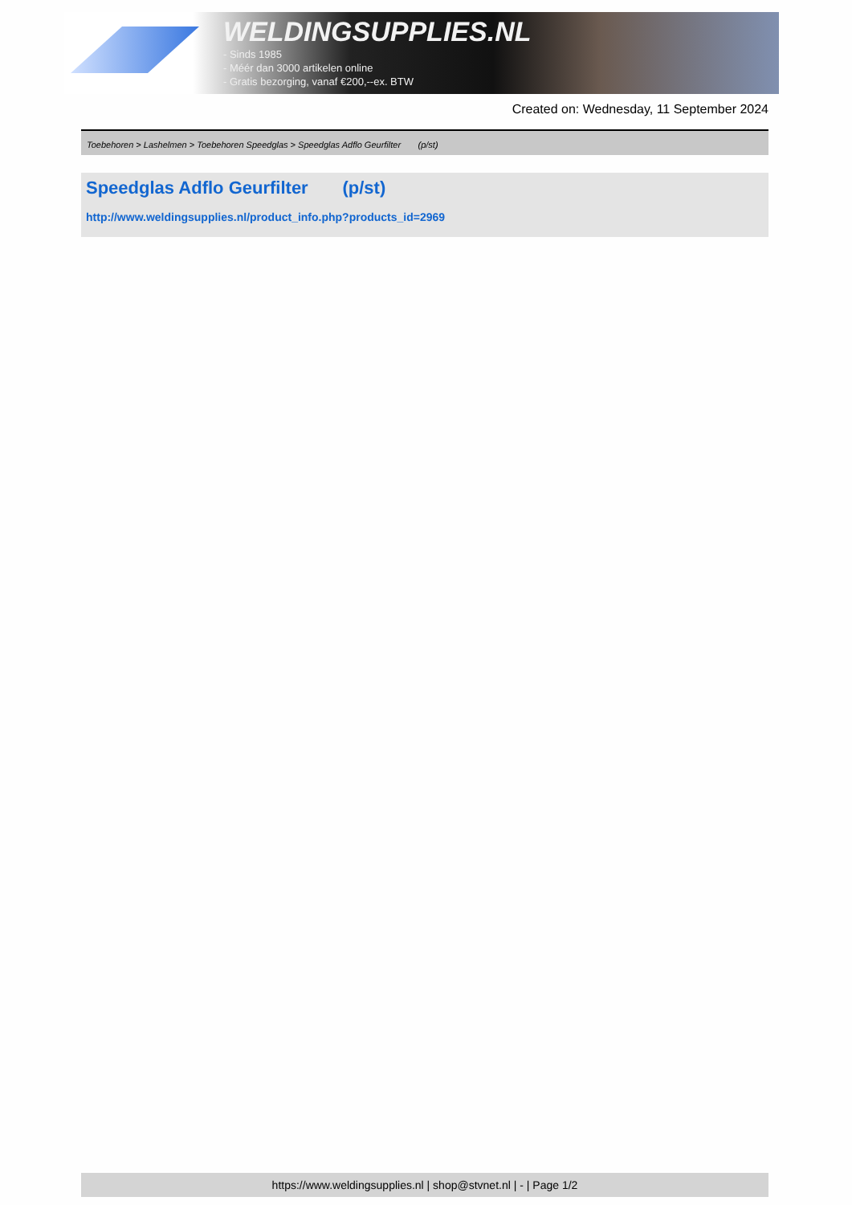WELDINGSUPPLIES.NL
- Sinds 1985
- Méér dan 3000 artikelen online
- Gratis bezorging, vanaf €200,--ex. BTW
Created on: Wednesday, 11 September 2024
Toebehoren > Lashelmen > Toebehoren Speedglas > Speedglas Adflo Geurfilter (p/st)
Speedglas Adflo Geurfilter (p/st)
http://www.weldingsupplies.nl/product_info.php?products_id=2969
https://www.weldingsupplies.nl | shop@stvnet.nl | - | Page 1/2